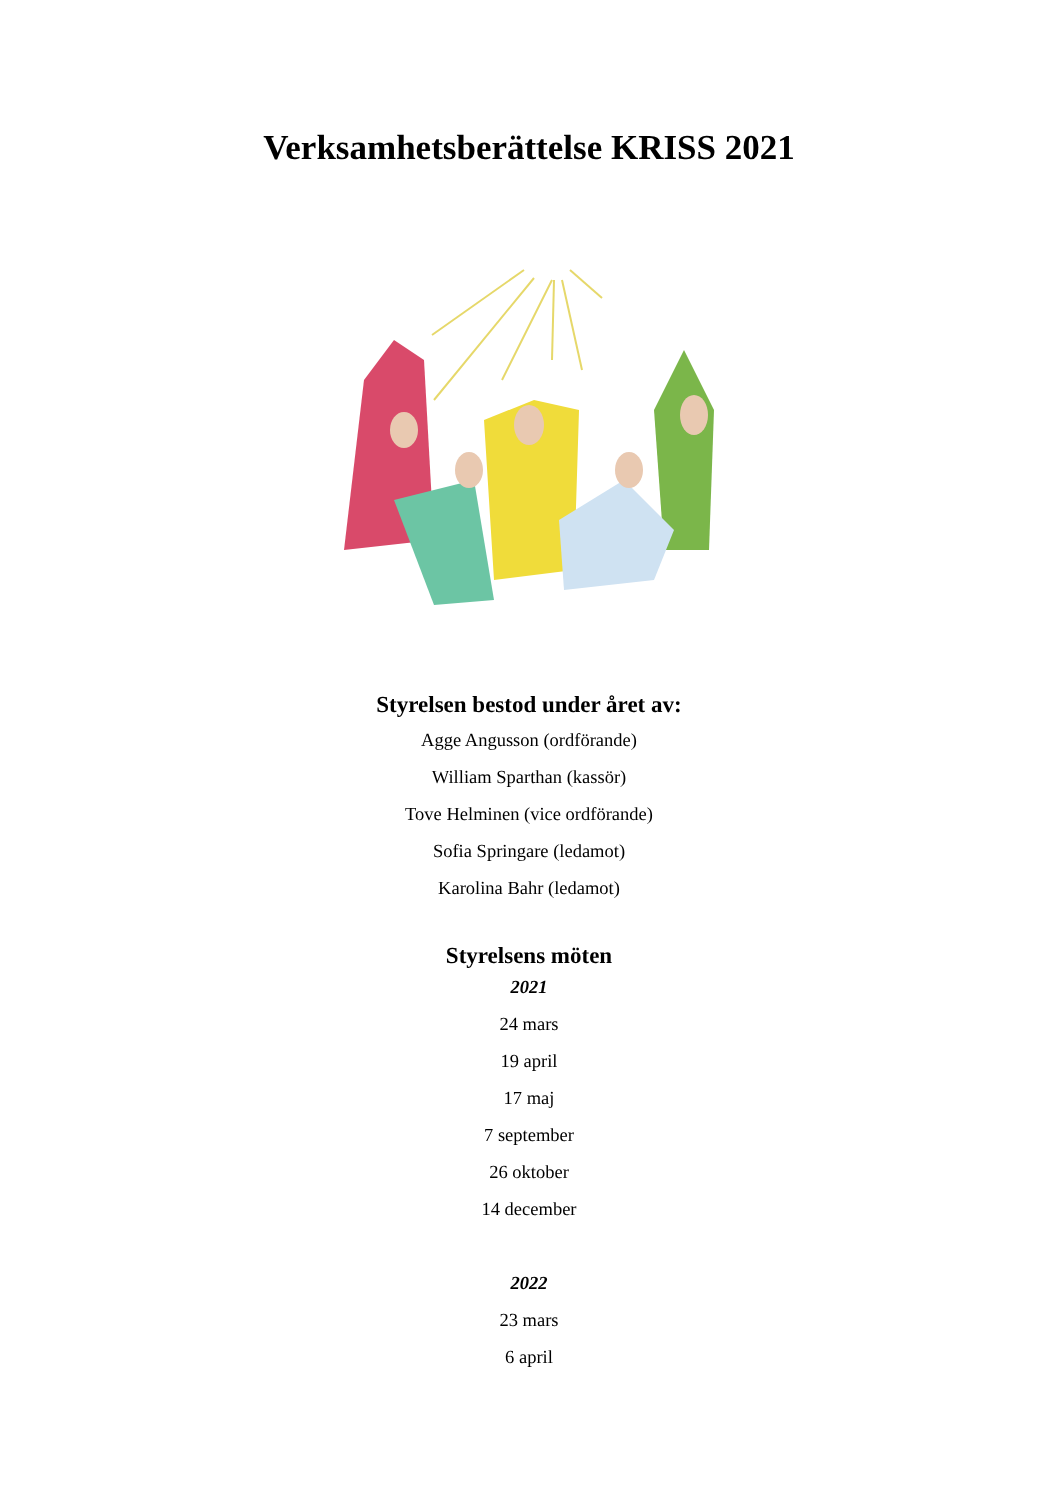Verksamhetsberättelse KRISS 2021
Styrelsen bestod under året av:
Agge Angusson (ordförande)
William Sparthan (kassör)
Tove Helminen (vice ordförande)
Sofia Springare (ledamot)
Karolina Bahr (ledamot)
Styrelsens möten
2021
24 mars
19 april
17 maj
7 september
26 oktober
14 december
2022
23 mars
6 april